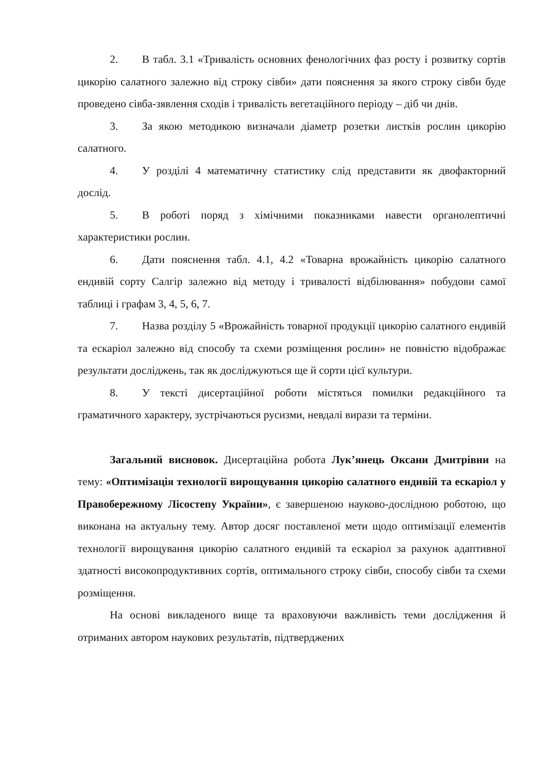2. В табл. 3.1 «Тривалість основних фенологічних фаз росту і розвитку сортів цикорію салатного залежно від строку сівби» дати пояснення за якого строку сівби буде проведено сівба-зявлення сходів і тривалість вегетаційного періоду – діб чи днів.
3. За якою методикою визначали діаметр розетки листків рослин цикорію салатного.
4. У розділі 4 математичну статистику слід представити як двофакторний дослід.
5. В роботі поряд з хімічними показниками навести органолептичні характеристики рослин.
6. Дати пояснення табл. 4.1, 4.2 «Товарна врожайність цикорію салатного ендивій сорту Салгір залежно від методу і тривалості відбілювання» побудови самої таблиці і графам 3, 4, 5, 6, 7.
7. Назва розділу 5 «Врожайність товарної продукції цикорію салатного ендивій та ескаріол залежно від способу та схеми розміщення рослин» не повністю відображає результати досліджень, так як досліджуються ще й сорти цієї культури.
8. У тексті дисертаційної роботи містяться помилки редакційного та граматичного характеру, зустрічаються русизми, невдалі вирази та терміни.
Загальний висновок. Дисертаційна робота Лук’янець Оксани Дмитрівни на тему: «Оптимізація технології вирощування цикорію салатного ендивій та ескаріол у Правобережному Лісостепу України», є завершеною науково-дослідною роботою, що виконана на актуальну тему. Автор досяг поставленої мети щодо оптимізації елементів технології вирощування цикорію салатного ендивій та ескаріол за рахунок адаптивної здатності високопродуктивних сортів, оптимального строку сівби, способу сівби та схеми розміщення.
На основі викладеного вище та враховуючи важливість теми дослідження й отриманих автором наукових результатів, підтверджених